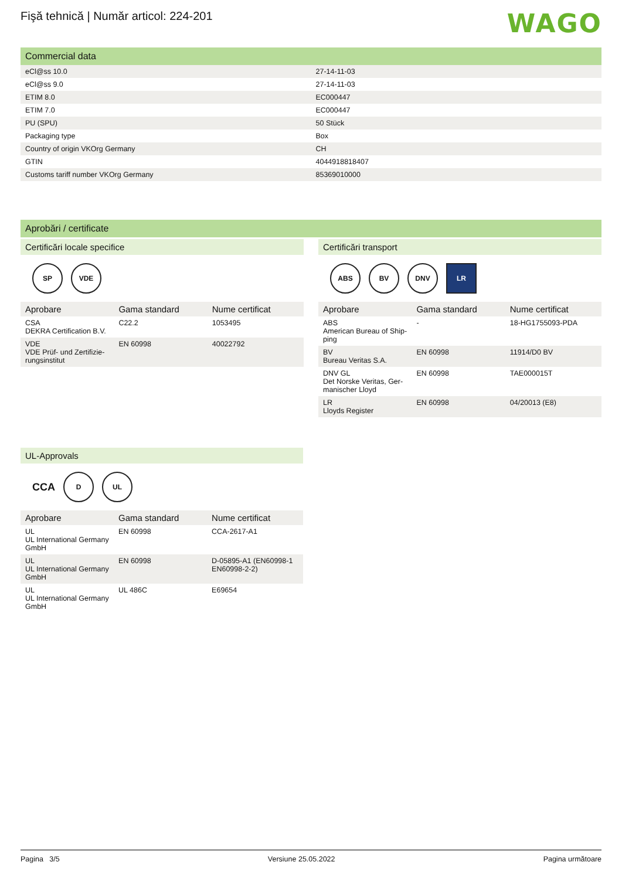WAGO
Fişă tehnică | Număr articol: 224-201
Commercial data
| eCl@ss 10.0 | 27-14-11-03 |
| eCl@ss 9.0 | 27-14-11-03 |
| ETIM 8.0 | EC000447 |
| ETIM 7.0 | EC000447 |
| PU (SPU) | 50 Stück |
| Packaging type | Box |
| Country of origin VKOrg Germany | CH |
| GTIN | 4044918818407 |
| Customs tariff number VKOrg Germany | 85369010000 |
Aprobări / certificate
Certificări locale specifice
SP VDE
| Aprobare | Gama standard | Nume certificat |
| --- | --- | --- |
| CSA DEKRA Certification B.V. | C22.2 | 1053495 |
| VDE VDE Prüf- und Zertifizie-rungsinstitut | EN 60998 | 40022792 |
Certificări transport
ABS BV DNV LR
| Aprobare | Gama standard | Nume certificat |
| --- | --- | --- |
| ABS American Bureau of Ship-ping | - | 18-HG1755093-PDA |
| BV Bureau Veritas S.A. | EN 60998 | 11914/D0 BV |
| DNV GL Det Norske Veritas, Ger-manischer Lloyd | EN 60998 | TAE000015T |
| LR Lloyds Register | EN 60998 | 04/20013 (E8) |
UL-Approvals
CCA D UL
| Aprobare | Gama standard | Nume certificat |
| --- | --- | --- |
| UL UL International Germany GmbH | EN 60998 | CCA-2617-A1 |
| UL UL International Germany GmbH | EN 60998 | D-05895-A1 (EN60998-1 EN60998-2-2) |
| UL UL International Germany GmbH | UL 486C | E69654 |
Pagina 3/5 Versiune 25.05.2022 Pagina următoare